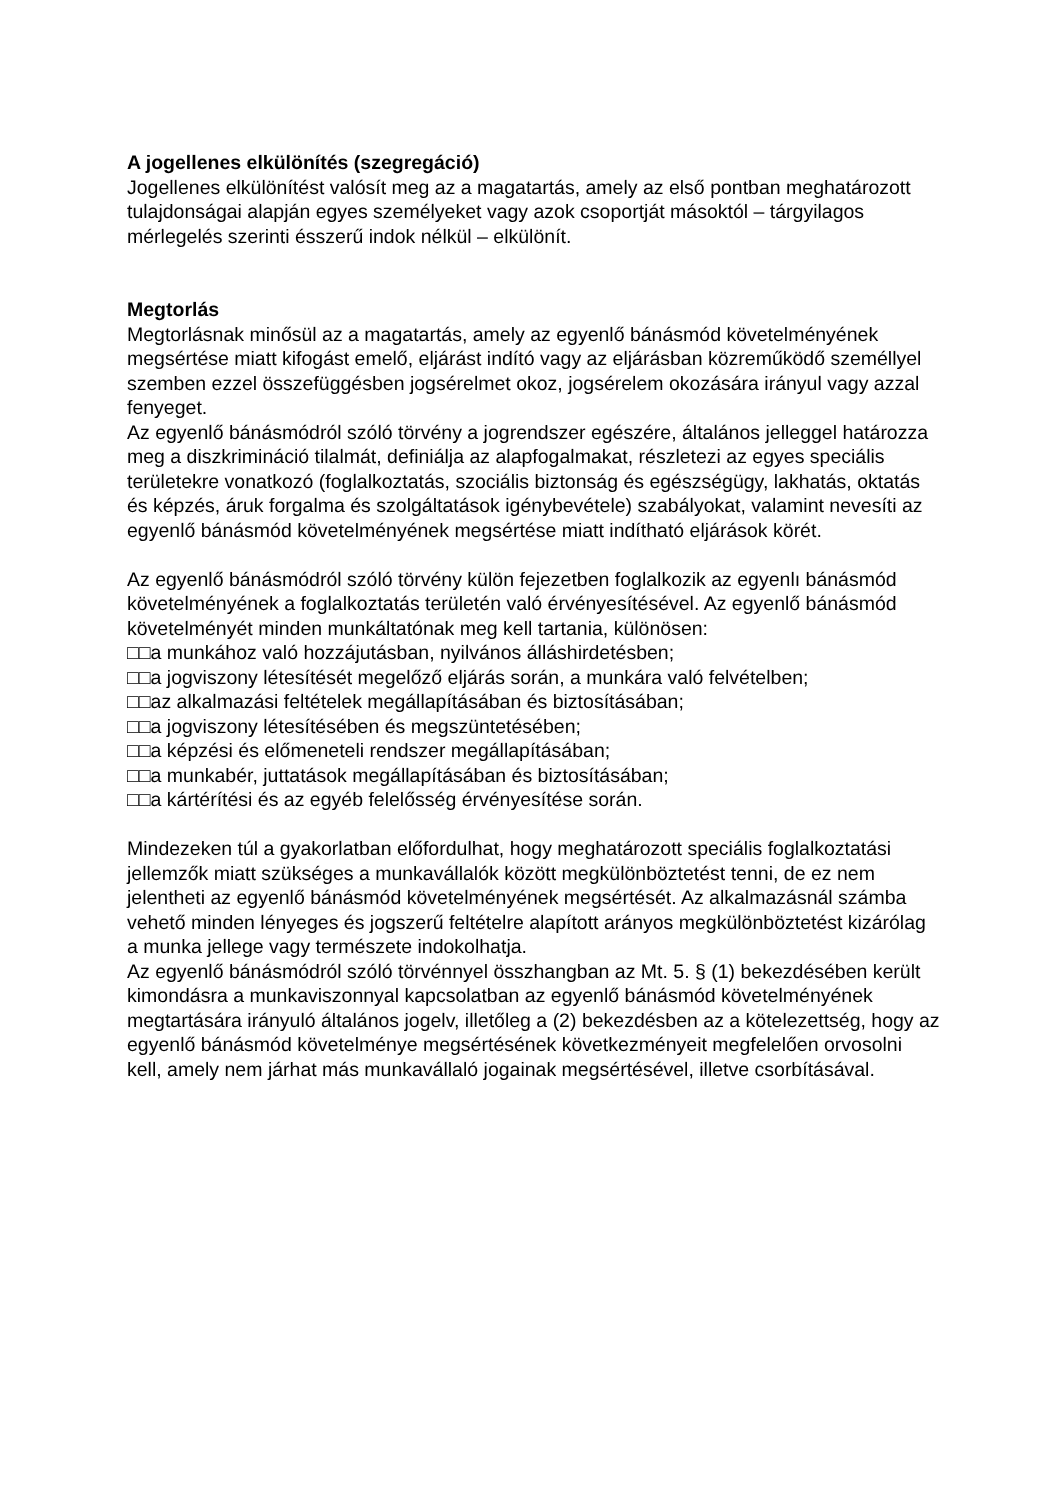A jogellenes elkülönítés (szegregáció)
Jogellenes elkülönítést valósít meg az a magatartás, amely az első pontban meghatározott
tulajdonságai alapján egyes személyeket vagy azok csoportját másoktól – tárgyilagos mérlegelés szerinti ésszerű indok nélkül – elkülönít.
Megtorlás
Megtorlásnak minősül az a magatartás, amely az egyenlő bánásmód követelményének megsértése miatt kifogást emelő, eljárást indító vagy az eljárásban közreműködő személlyel szemben ezzel összefüggésben jogsérelmet okoz, jogsérelem okozására irányul vagy azzal fenyeget.
Az egyenlő bánásmódról szóló törvény a jogrendszer egészére, általános jelleggel határozza meg a diszkrimináció tilalmát, definiálja az alapfogalmakat, részletezi az egyes speciális területekre vonatkozó (foglalkoztatás, szociális biztonság és egészségügy, lakhatás, oktatás és képzés, áruk forgalma és szolgáltatások igénybevétele) szabályokat, valamint nevesíti az egyenlő bánásmód követelményének megsértése miatt indítható eljárások körét.
Az egyenlő bánásmódról szóló törvény külön fejezetben foglalkozik az egyenlı bánásmód követelményének a foglalkoztatás területén való érvényesítésével. Az egyenlő bánásmód követelményét minden munkáltatónak meg kell tartania, különösen:
□□a munkához való hozzájutásban, nyilvános álláshirdetésben;
□□a jogviszony létesítését megelőző eljárás során, a munkára való felvételben;
□□az alkalmazási feltételek megállapításában és biztosításában;
□□a jogviszony létesítésében és megszüntetésében;
□□a képzési és előmeneteli rendszer megállapításában;
□□a munkabér, juttatások megállapításában és biztosításában;
□□a kártérítési és az egyéb felelősség érvényesítése során.
Mindezeken túl a gyakorlatban előfordulhat, hogy meghatározott speciális foglalkoztatási jellemzők miatt szükséges a munkavállalók között megkülönböztetést tenni, de ez nem jelentheti az egyenlő bánásmód követelményének megsértését. Az alkalmazásnál számba vehető minden lényeges és jogszerű feltételre alapított arányos megkülönböztetést kizárólag a munka jellege vagy természete indokolhatja.
Az egyenlő bánásmódról szóló törvénnyel összhangban az Mt. 5. § (1) bekezdésében került kimondásra a munkaviszonnyal kapcsolatban az egyenlő bánásmód követelményének megtartására irányuló általános jogelv, illetőleg a (2) bekezdésben az a kötelezettség, hogy az egyenlő bánásmód követelménye megsértésének következményeit megfelelően orvosolni kell, amely nem járhat más munkavállaló jogainak megsértésével, illetve csorbításával.